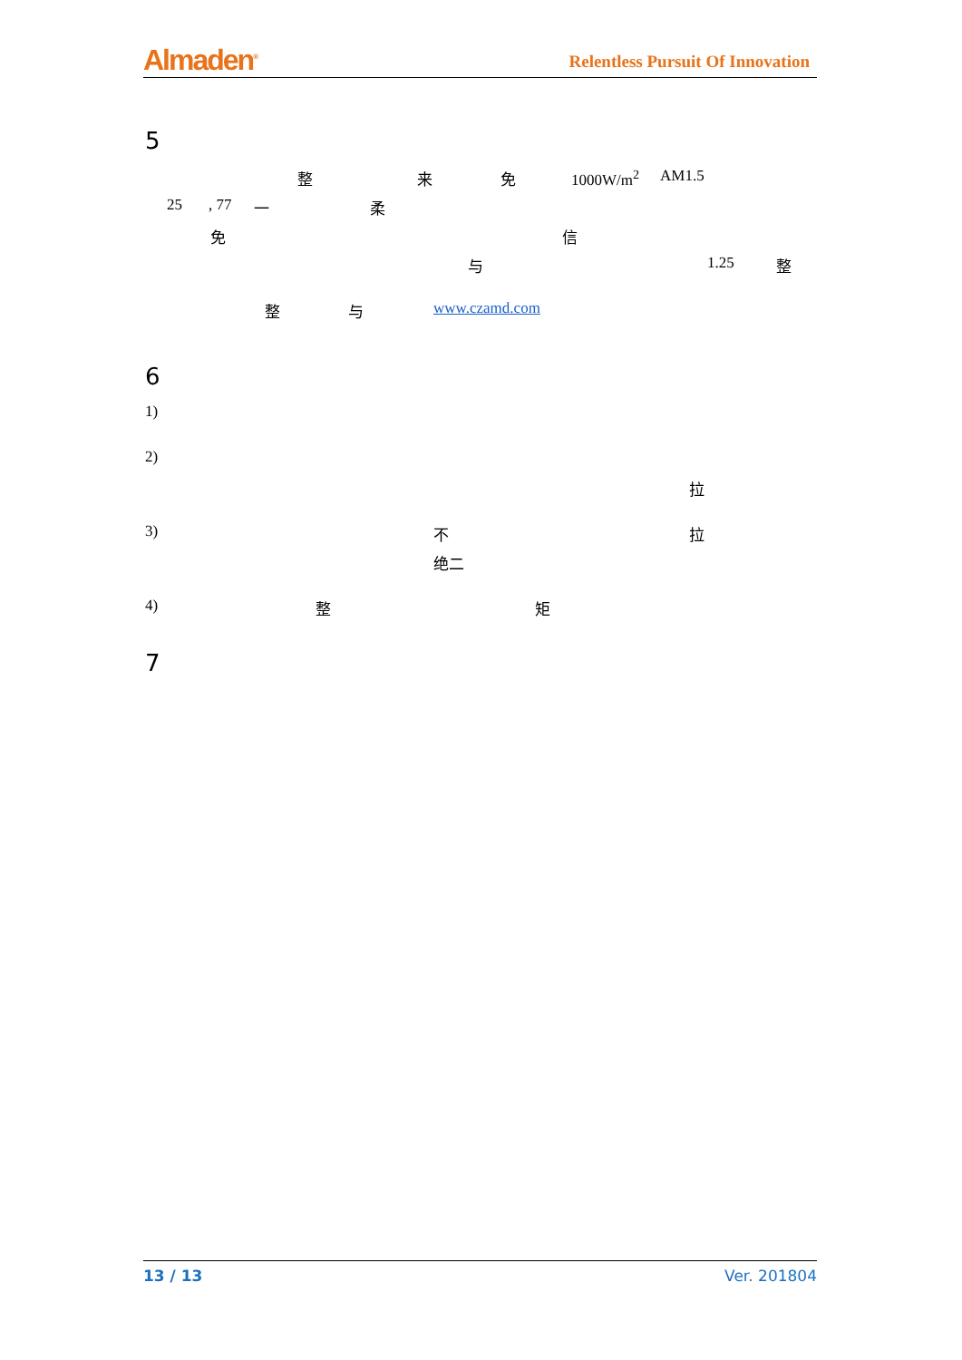Almaden<sup>®</sup> Relentless Pursuit Of Innovation
5
整 来 免 1000W/m<sup>2</sup> AM1.5
25, 77 一 柔
免 信
与 1.25 整
整 与 www.czamd.com
6
1) 2) 拉
3) 不 拉
绝二
4) 整 矩
7
13 / 13 Ver. 201804